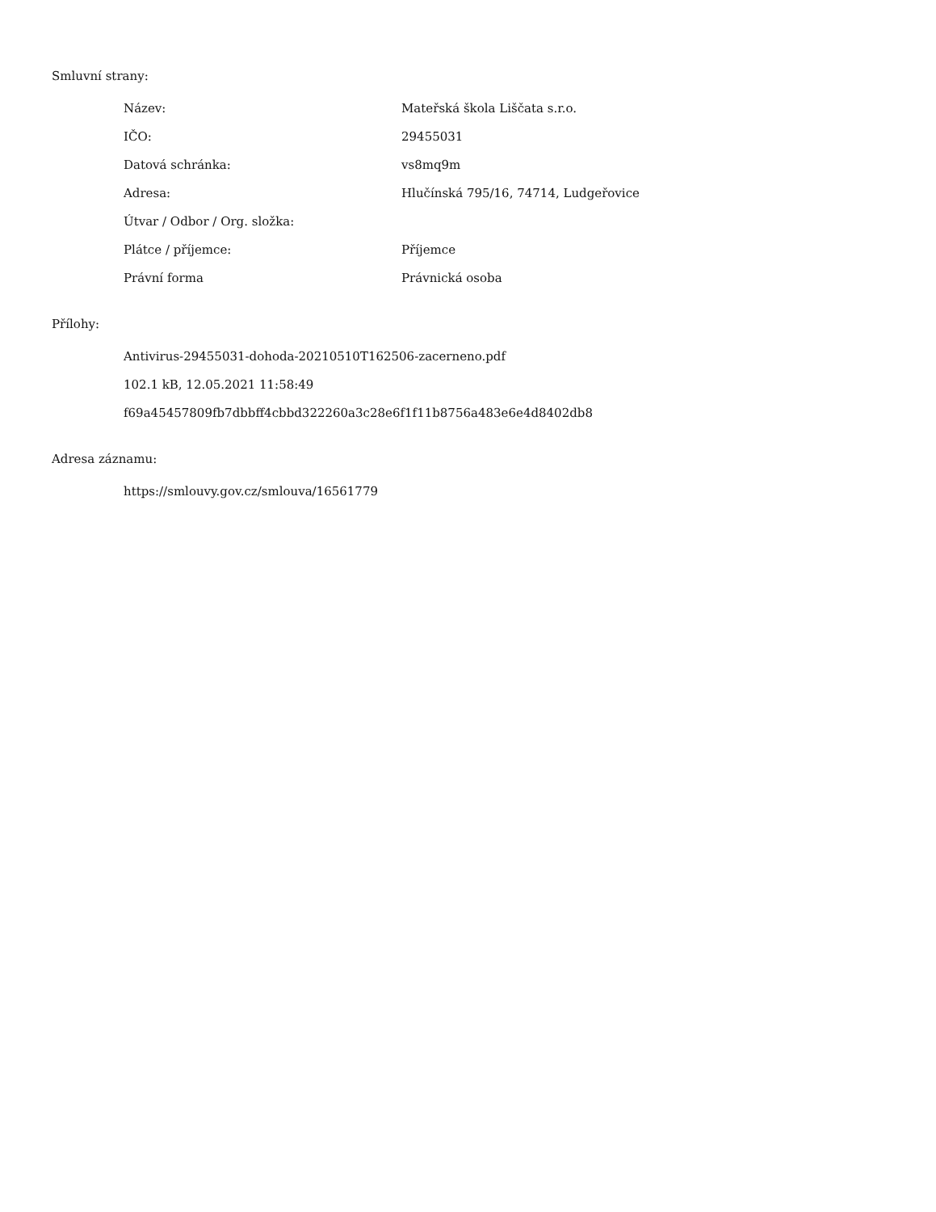Smluvní strany:
| Název: | Mateřská škola Liščata s.r.o. |
| IČO: | 29455031 |
| Datová schránka: | vs8mq9m |
| Adresa: | Hlučínská 795/16, 74714, Ludgeřovice |
| Útvar / Odbor / Org. složka: | |
| Plátce / příjemce: | Příjemce |
| Právní forma | Právnická osoba |
Přílohy:
Antivirus-29455031-dohoda-20210510T162506-zacerneno.pdf
102.1 kB, 12.05.2021 11:58:49
f69a45457809fb7dbbff4cbbd322260a3c28e6f1f11b8756a483e6e4d8402db8
Adresa záznamu:
https://smlouvy.gov.cz/smlouva/16561779